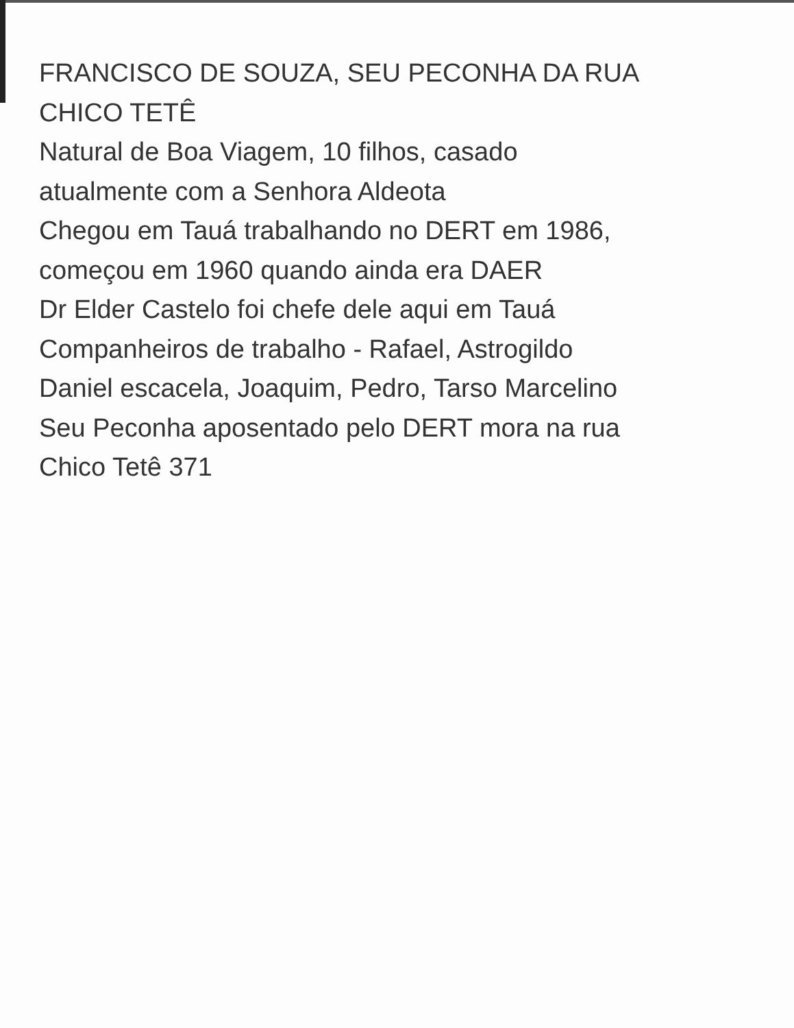FRANCISCO DE SOUZA, SEU PECONHA DA RUA
CHICO TETÊ
Natural de Boa Viagem, 10 filhos, casado
atualmente com a Senhora Aldeota
Chegou em Tauá trabalhando no DERT em 1986,
começou em 1960 quando ainda era DAER
Dr Elder Castelo foi chefe dele aqui em Tauá
Companheiros de trabalho - Rafael, Astrogildo
Daniel escacela, Joaquim, Pedro, Tarso Marcelino
Seu Peconha aposentado pelo DERT mora na rua
Chico Tetê 371